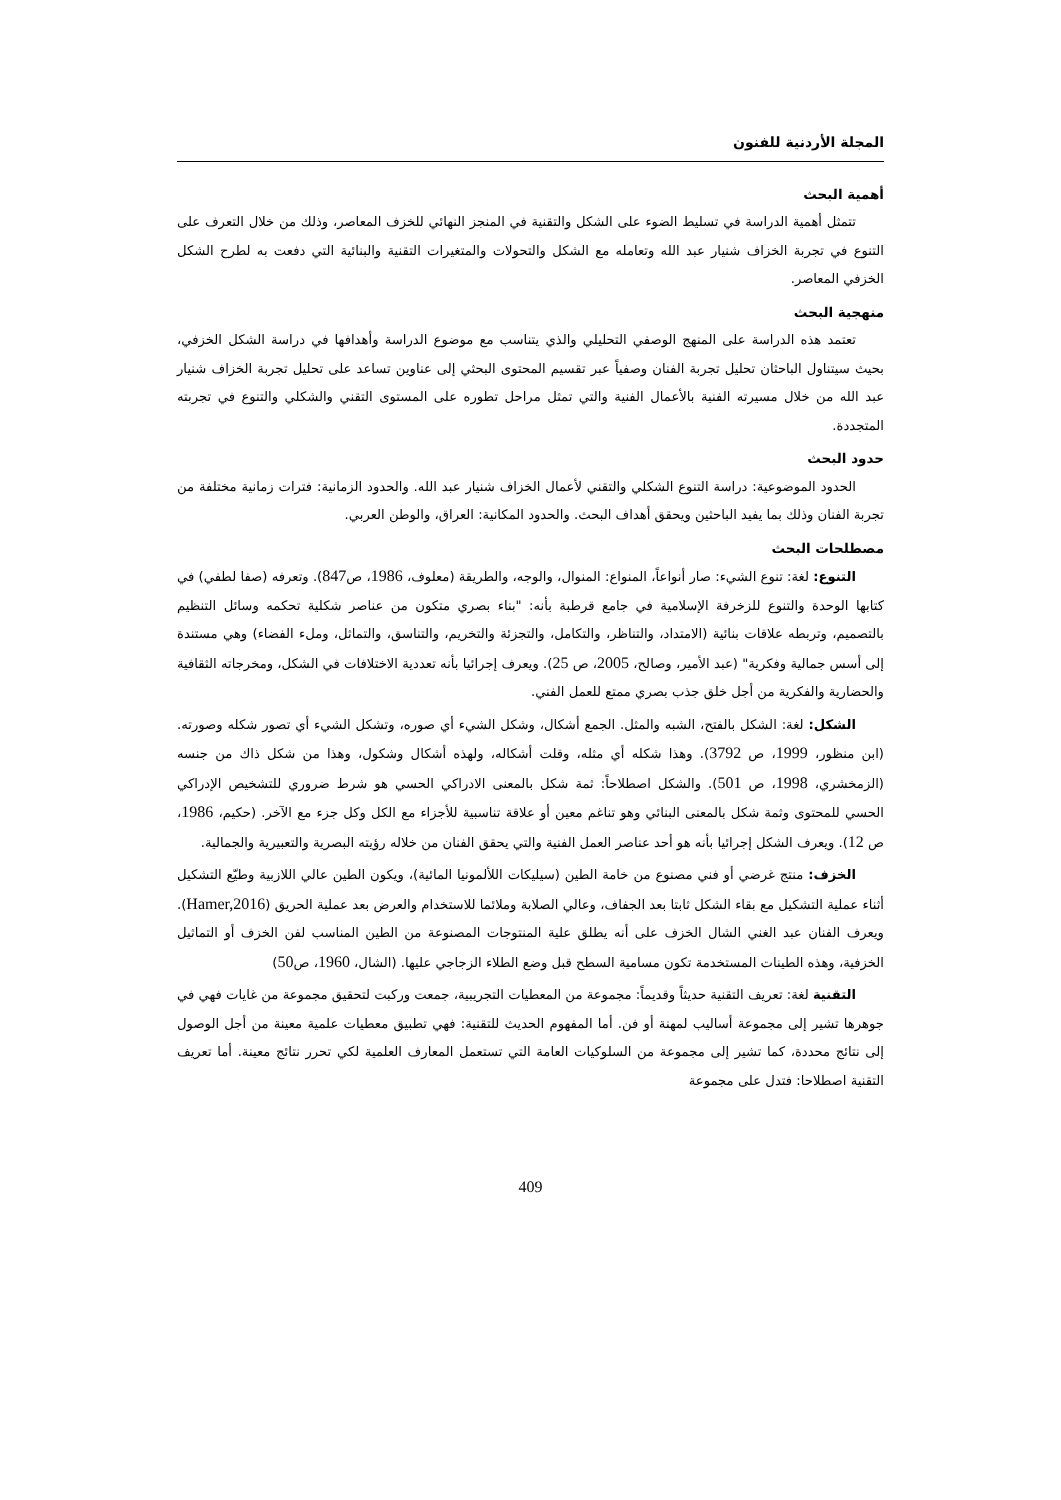المجلة الأردنية للفنون
أهمية البحث
تتمثل أهمية الدراسة في تسليط الضوء على الشكل والتقنية في المنجز النهائي للخزف المعاصر، وذلك من خلال التعرف على التنوع في تجربة الخزاف شنيار عبد الله وتعامله مع الشكل والتحولات والمتغيرات التقنية والبنائية التي دفعت به لطرح الشكل الخزفي المعاصر.
منهجية البحث
تعتمد هذه الدراسة على المنهج الوصفي التحليلي والذي يتناسب مع موضوع الدراسة وأهدافها في دراسة الشكل الخزفي، بحيث سيتناول الباحثان تحليل تجربة الفنان وصفياً عبر تقسيم المحتوى البحثي إلى عناوين تساعد على تحليل تجربة الخزاف شنيار عبد الله من خلال مسيرته الفنية بالأعمال الفنية والتي تمثل مراحل تطوره على المستوى التقني والشكلي والتنوع في تجربته المتجددة.
حدود البحث
الحدود الموضوعية: دراسة التنوع الشكلي والتقني لأعمال الخزاف شنيار عبد الله. والحدود الزمانية: فترات زمانية مختلفة من تجربة الفنان وذلك بما يفيد الباحثين ويحقق أهداف البحث. والحدود المكانية: العراق، والوطن العربي.
مصطلحات البحث
التنوع: لغة: تنوع الشيء: صار أنواعاً، المنواع: المنوال، والوجه، والطريقة (معلوف، 1986، ص847). وتعرفه (صفا لطفي) في كتابها الوحدة والتنوع للزخرفة الإسلامية في جامع قرطبة بأنه: "بناء بصري متكون من عناصر شكلية تحكمه وسائل التنظيم بالتصميم، وتربطه علاقات بنائية (الامتداد، والتناظر، والتكامل، والتجزئة والتخريم، والتناسق، والتماثل، وملء الفضاء) وهي مستندة إلى أسس جمالية وفكرية" (عبد الأمير، وصالح، 2005، ص 25). ويعرف إجرائيا بأنه تعددية الاختلافات في الشكل، ومخرجاته الثقافية والحضارية والفكرية من أجل خلق جذب بصري ممتع للعمل الفني.
الشكل: لغة: الشكل بالفتح، الشبه والمثل. الجمع أشكال، وشكل الشيء أي صوره، وتشكل الشيء أي تصور شكله وصورته. (ابن منظور، 1999، ص 3792). وهذا شكله أي مثله، وقلت أشكاله، ولهذه أشكال وشكول، وهذا من شكل ذاك من جنسه (الزمخشري، 1998، ص 501). والشكل اصطلاحاً: ثمة شكل بالمعنى الادراكي الحسي هو شرط ضروري للتشخيص الإدراكي الحسي للمحتوى وثمة شكل بالمعنى البنائي وهو تناغم معين أو علاقة تناسبية للأجزاء مع الكل وكل جزء مع الآخر. (حكيم، 1986، ص 12). ويعرف الشكل إجرائيا بأنه هو أحد عناصر العمل الفنية والتي يحقق الفنان من خلاله رؤيته البصرية والتعبيرية والجمالية.
الخزف: منتج غرضي أو فني مصنوع من خامة الطين (سيليكات اللألمونيا المائية)، ويكون الطين عالي اللازبية وطيّع التشكيل أثناء عملية التشكيل مع بقاء الشكل ثابتا بعد الجفاف، وعالي الصلابة وملائما للاستخدام والعرض بعد عملية الحريق (Hamer,2016). ويعرف الفنان عبد الغني الشال الخزف على أنه يطلق علية المنتوجات المصنوعة من الطين المناسب لفن الخزف أو التماثيل الخزفية، وهذه الطينات المستخدمة تكون مسامية السطح قبل وضع الطلاء الزجاجي عليها. (الشال، 1960، ص50)
التقنية لغة: تعريف التقنية حديثاً وقديماً: مجموعة من المعطيات التجريبية، جمعت وركبت لتحقيق مجموعة من غايات فهي في جوهرها تشير إلى مجموعة أساليب لمهنة أو فن. أما المفهوم الحديث للتقنية: فهي تطبيق معطيات علمية معينة من أجل الوصول إلى نتائج محددة، كما تشير إلى مجموعة من السلوكيات العامة التي تستعمل المعارف العلمية لكي تحرر نتائج معينة. أما تعريف التقنية اصطلاحا: فتدل على مجموعة
409